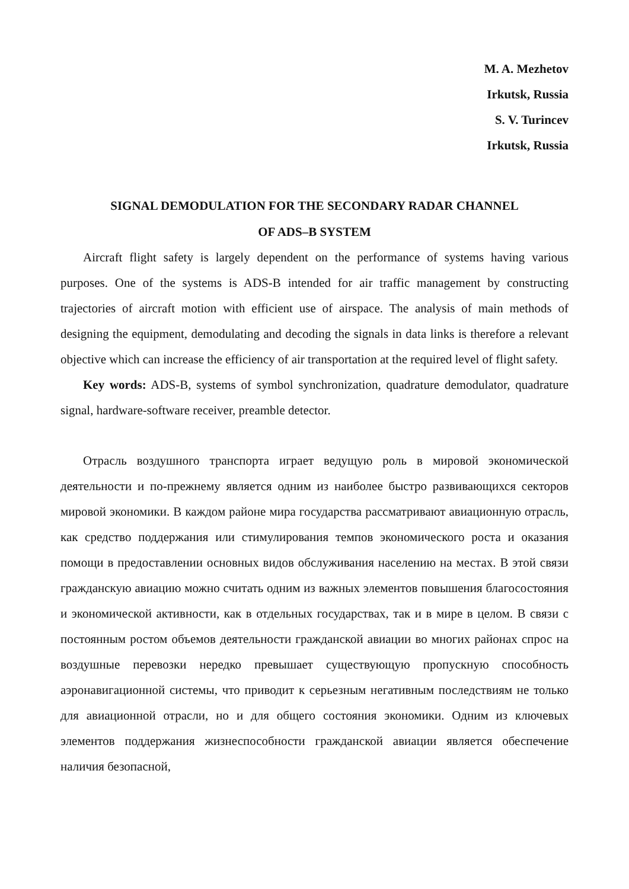M. A. Mezhetov
Irkutsk, Russia
S. V. Turincev
Irkutsk, Russia
SIGNAL DEMODULATION FOR THE SECONDARY RADAR CHANNEL
OF ADS–B SYSTEM
Aircraft flight safety is largely dependent on the performance of systems having various purposes. One of the systems is ADS-B intended for air traffic management by constructing trajectories of aircraft motion with efficient use of airspace. The analysis of main methods of designing the equipment, demodulating and decoding the signals in data links is therefore a relevant objective which can increase the efficiency of air transportation at the required level of flight safety.
Key words: ADS-B, systems of symbol synchronization, quadrature demodulator, quadrature signal, hardware-software receiver, preamble detector.
Отрасль воздушного транспорта играет ведущую роль в мировой экономической деятельности и по-прежнему является одним из наиболее быстро развивающихся секторов мировой экономики. В каждом районе мира государства рассматривают авиационную отрасль, как средство поддержания или стимулирования темпов экономического роста и оказания помощи в предоставлении основных видов обслуживания населению на местах. В этой связи гражданскую авиацию можно считать одним из важных элементов повышения благосостояния и экономической активности, как в отдельных государствах, так и в мире в целом. В связи с постоянным ростом объемов деятельности гражданской авиации во многих районах спрос на воздушные перевозки нередко превышает существующую пропускную способность аэронавигационной системы, что приводит к серьезным негативным последствиям не только для авиационной отрасли, но и для общего состояния экономики. Одним из ключевых элементов поддержания жизнеспособности гражданской авиации является обеспечение наличия безопасной,